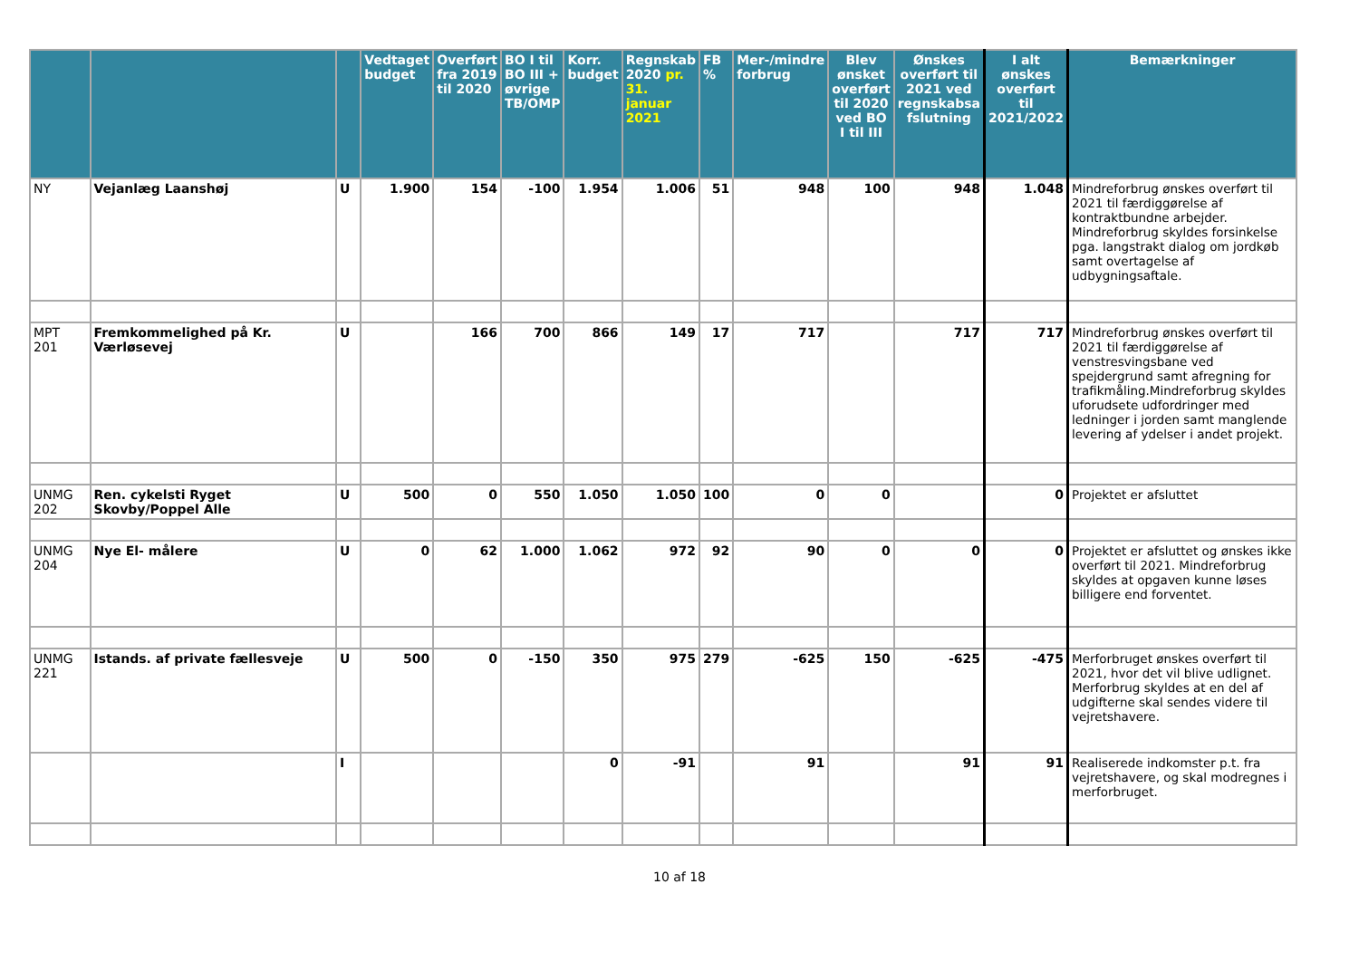| | | | Vedtaget budget | Overført fra 2019 til 2020 | BO I til BO III + øvrige TB/OMP | Korr. budget | Regnskab 2020 pr. 31. januar 2021 | FB % | Mer-/mindre forbrug | Blev ønsket overført til 2020 ved BO I til III | Ønskes overført til 2021 ved regnskabsa fslutning | I alt ønskes overført til 2021/2022 | Bemærkninger |
| --- | --- | --- | --- | --- | --- | --- | --- | --- | --- | --- | --- | --- | --- |
| NY | Vejanlæg Laanshøj | U | 1.900 | 154 | -100 | 1.954 | 1.006 | 51 | 948 | 100 | 948 | 1.048 | Mindreforbrug ønskes overført til 2021 til færdiggørelse af kontraktbundne arbejder. Mindreforbrug skyldes forsinkelse pga. langstrakt dialog om jordkøb samt overtagelse af udbygningsaftale. |
| MPT 201 | Fremkommelighed på Kr. Værløsevej | U | | 166 | 700 | 866 | 149 | 17 | 717 | | 717 | 717 | Mindreforbrug ønskes overført til 2021 til færdiggørelse af venstresvingsbane ved spejdergrund samt afregning for trafikmåling.Mindreforbrug skyldes uforudsete udfordringer med ledninger i jorden samt manglende levering af ydelser i andet projekt. |
| UNMG 202 | Ren. cykelsti Ryget Skovby/Poppel Alle | U | 500 | 0 | 550 | 1.050 | 1.050 | 100 | 0 | 0 | | 0 | Projektet er afsluttet |
| UNMG 204 | Nye El- målere | U | 0 | 62 | 1.000 | 1.062 | 972 | 92 | 90 | 0 | 0 | 0 | Projektet er afsluttet og ønskes ikke overført til 2021. Mindreforbrug skyldes at opgaven kunne løses billigere end forventet. |
| UNMG 221 | Istands. af private fællesveje | U | 500 | 0 | -150 | 350 | 975 | 279 | -625 | 150 | -625 | -475 | Merforbruget ønskes overført til 2021, hvor det vil blive udlignet. Merforbrug skyldes at en del af udgifterne skal sendes videre til vejretshavere. |
| | | I | | | | 0 | -91 | | 91 | | 91 | 91 | Realiserede indkomster p.t. fra vejretshavere, og skal modregnes i merforbruget. |
10 af 18